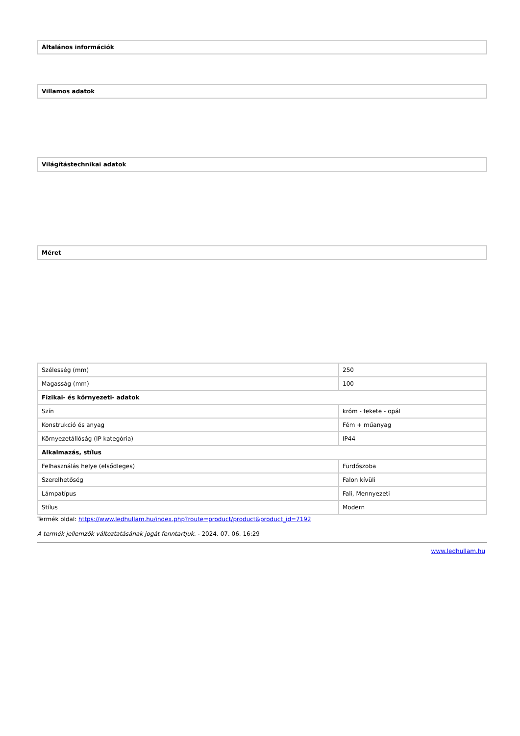| Általános információk |
| --- |
| Villamos adatok |
| --- |
| Világítástechnikai adatok |
| --- |
| Méret |
| --- |
| Szélesség (mm) | 250 |
| Magasság (mm) | 100 |
| Fizikai- és környezeti- adatok | |
| Szín | króm - fekete - opál |
| Konstrukció és anyag | Fém + műanyag |
| Környezetállóság (IP kategória) | IP44 |
| Alkalmazás, stílus | |
| Felhasználás helye (elsődleges) | Fürdőszoba |
| Szerelhetőség | Falon kívüli |
| Lámpatípus | Fali, Mennyezeti |
| Stílus | Modern |
Termék oldal: https://www.ledhullam.hu/index.php?route=product/product&product_id=7192
A termék jellemzők változtatásának jogát fenntartjuk. - 2024. 07. 06. 16:29
www.ledhullam.hu